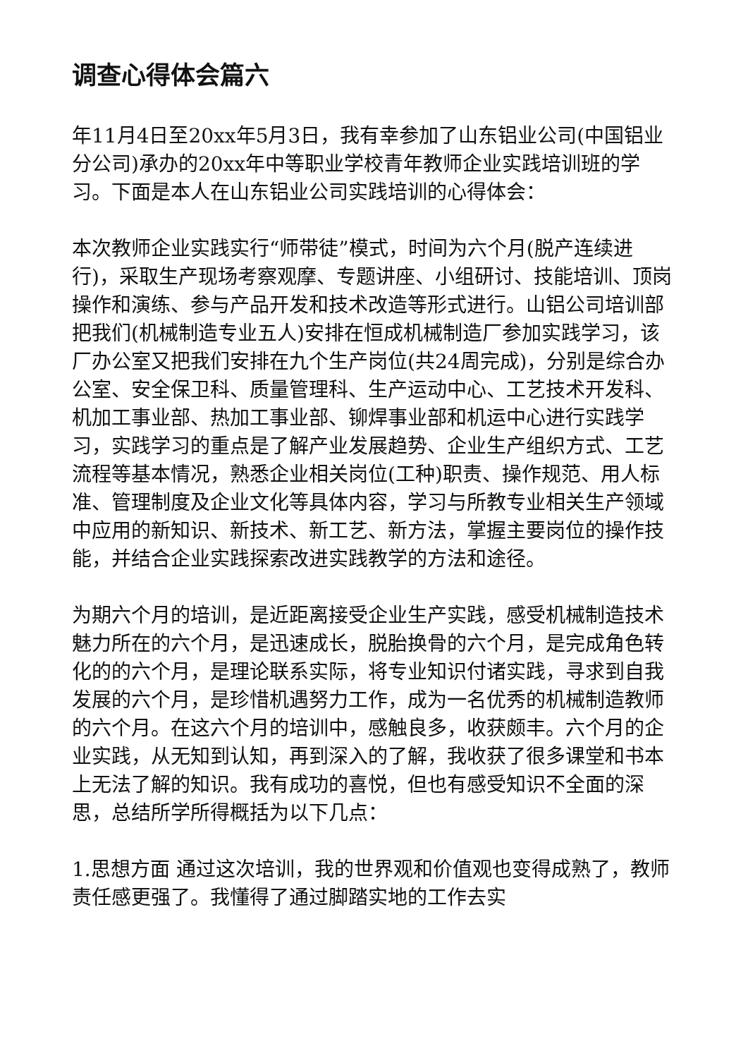调查心得体会篇六
年11月4日至20xx年5月3日，我有幸参加了山东铝业公司(中国铝业分公司)承办的20xx年中等职业学校青年教师企业实践培训班的学习。下面是本人在山东铝业公司实践培训的心得体会：
本次教师企业实践实行“师带徒”模式，时间为六个月(脱产连续进行)，采取生产现场考察观摩、专题讲座、小组研讨、技能培训、顶岗操作和演练、参与产品开发和技术改造等形式进行。山铝公司培训部把我们(机械制造专业五人)安排在恒成机械制造厂参加实践学习，该厂办公室又把我们安排在九个生产岗位(共24周完成)，分别是综合办公室、安全保卫科、质量管理科、生产运动中心、工艺技术开发科、机加工事业部、热加工事业部、铆焊事业部和机运中心进行实践学习，实践学习的重点是了解产业发展趋势、企业生产组织方式、工艺流程等基本情况，熟悉企业相关岗位(工种)职责、操作规范、用人标准、管理制度及企业文化等具体内容，学习与所教专业相关生产领域中应用的新知识、新技术、新工艺、新方法，掌握主要岗位的操作技能，并结合企业实践探索改进实践教学的方法和途径。
为期六个月的培训，是近距离接受企业生产实践，感受机械制造技术魅力所在的六个月，是迅速成长，脱胎换骨的六个月，是完成角色转化的的六个月，是理论联系实际，将专业知识付诸实践，寻求到自我发展的六个月，是珍惜机遇努力工作，成为一名优秀的机械制造教师的六个月。在这六个月的培训中，感触良多，收获颇丰。六个月的企业实践，从无知到认知，再到深入的了解，我收获了很多课堂和书本上无法了解的知识。我有成功的喜悦，但也有感受知识不全面的深思，总结所学所得概括为以下几点：
1.思想方面 通过这次培训，我的世界观和价值观也变得成熟了，教师责任感更强了。我懂得了通过脚踏实地的工作去实